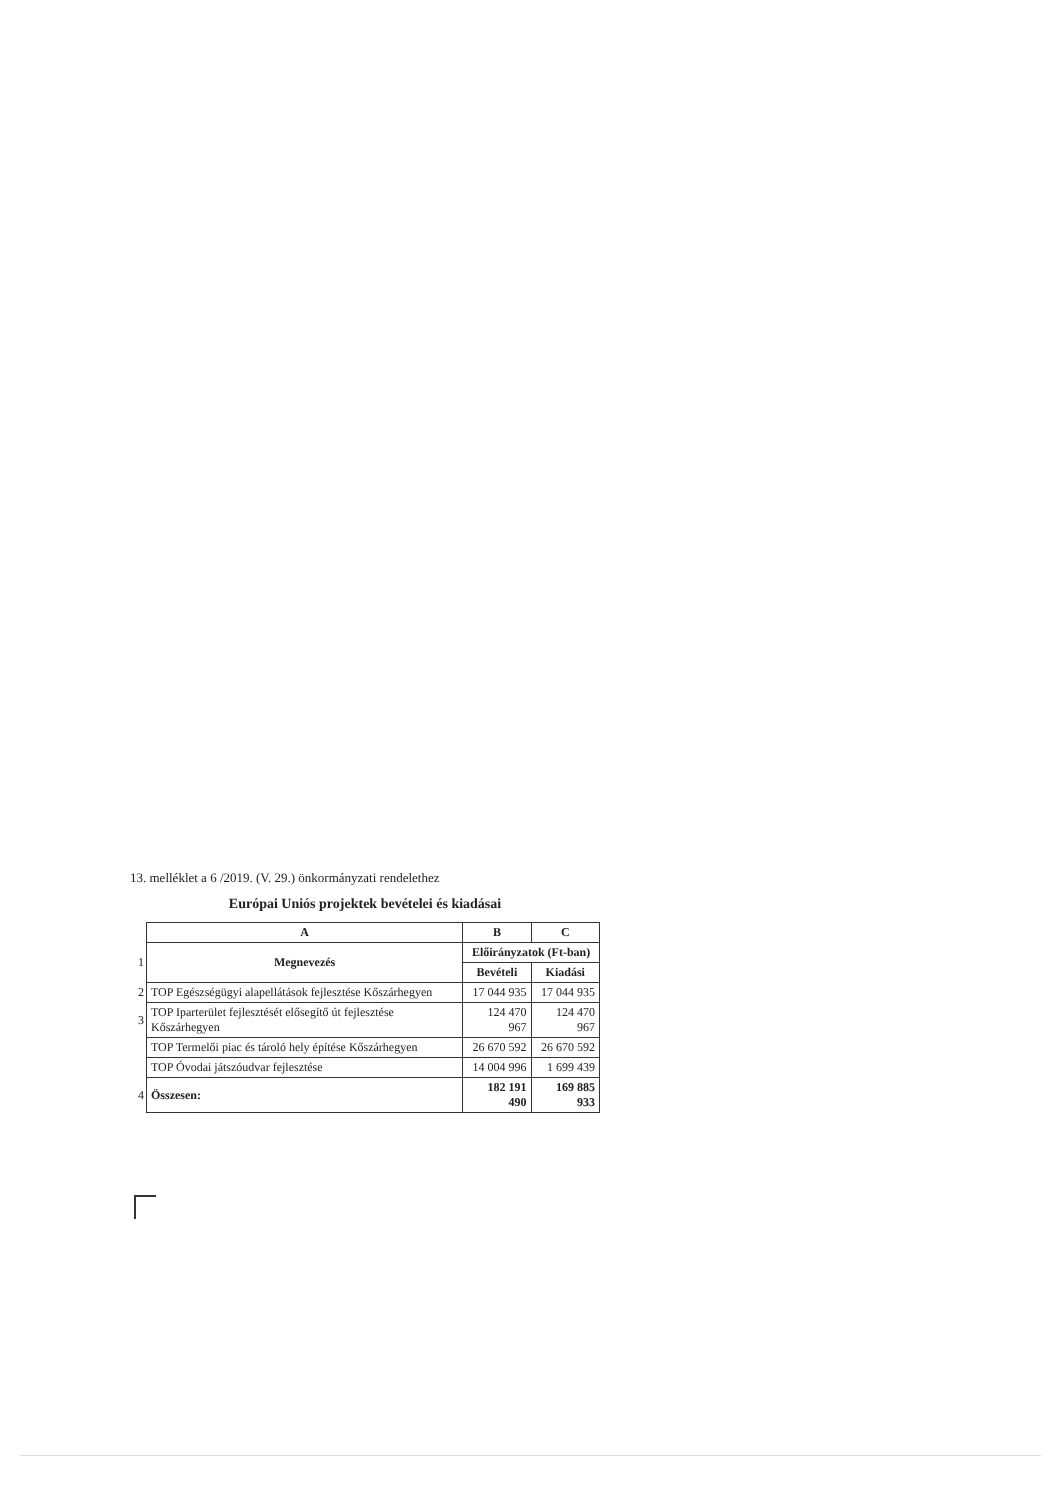13. melléklet a 6 /2019. (V. 29.) önkormányzati rendelethez
Európai Uniós projektek bevételei és kiadásai
| | A | B | C |
| 1 | Megnevezés | Előirányzatok (Ft-ban) | |
| | | Bevételi | Kiadási |
| 2 | TOP Egészségügyi alapellátások fejlesztése Kőszárhegyen | 17 044 935 | 17 044 935 |
| 3 | TOP Iparterület fejlesztését elősegítő út fejlesztése Kőszárhegyen | 124 470 967 | 124 470 967 |
| | TOP Termelői piac és tároló hely építése Kőszárhegyen | 26 670 592 | 26 670 592 |
| | TOP Óvodai játszóudvar fejlesztése | 14 004 996 | 1 699 439 |
| 4 | Összesen: | 182 191 490 | 169 885 933 |